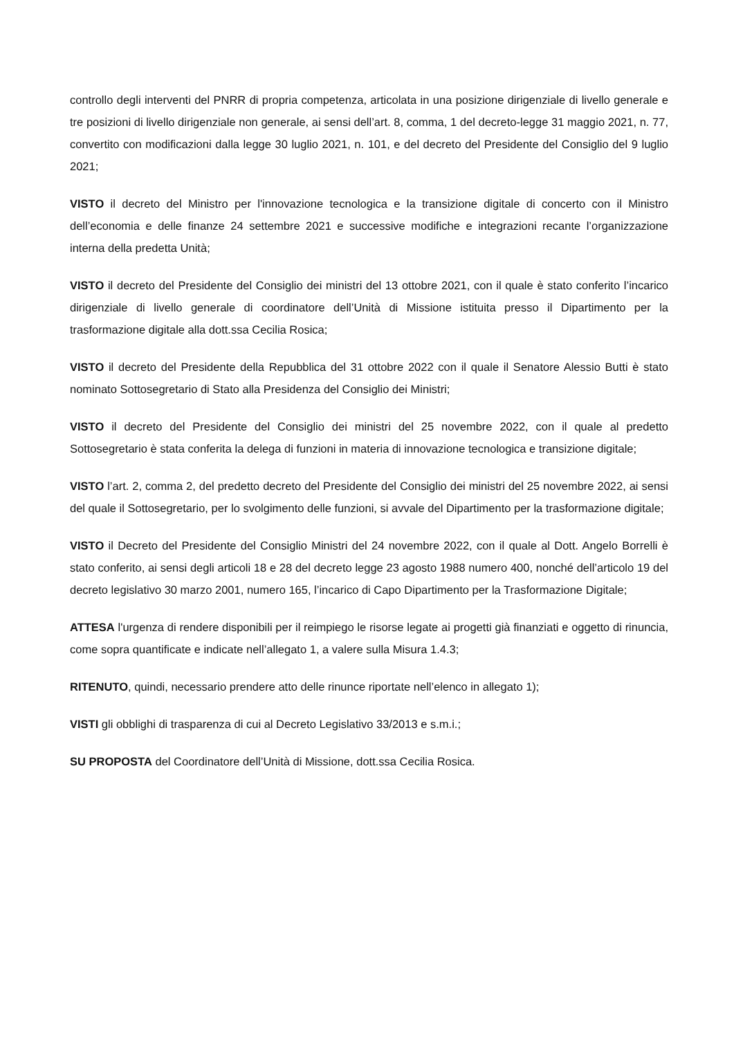controllo degli interventi del PNRR di propria competenza, articolata in una posizione dirigenziale di livello generale e tre posizioni di livello dirigenziale non generale, ai sensi dell’art. 8, comma, 1 del decreto-legge 31 maggio 2021, n. 77, convertito con modificazioni dalla legge 30 luglio 2021, n. 101, e del decreto del Presidente del Consiglio del 9 luglio 2021;
VISTO il decreto del Ministro per l'innovazione tecnologica e la transizione digitale di concerto con il Ministro dell’economia e delle finanze 24 settembre 2021 e successive modifiche e integrazioni recante l’organizzazione interna della predetta Unità;
VISTO il decreto del Presidente del Consiglio dei ministri del 13 ottobre 2021, con il quale è stato conferito l’incarico dirigenziale di livello generale di coordinatore dell’Unità di Missione istituita presso il Dipartimento per la trasformazione digitale alla dott.ssa Cecilia Rosica;
VISTO il decreto del Presidente della Repubblica del 31 ottobre 2022 con il quale il Senatore Alessio Butti è stato nominato Sottosegretario di Stato alla Presidenza del Consiglio dei Ministri;
VISTO il decreto del Presidente del Consiglio dei ministri del 25 novembre 2022, con il quale al predetto Sottosegretario è stata conferita la delega di funzioni in materia di innovazione tecnologica e transizione digitale;
VISTO l’art. 2, comma 2, del predetto decreto del Presidente del Consiglio dei ministri del 25 novembre 2022, ai sensi del quale il Sottosegretario, per lo svolgimento delle funzioni, si avvale del Dipartimento per la trasformazione digitale;
VISTO il Decreto del Presidente del Consiglio Ministri del 24 novembre 2022, con il quale al Dott. Angelo Borrelli è stato conferito, ai sensi degli articoli 18 e 28 del decreto legge 23 agosto 1988 numero 400, nonché dell’articolo 19 del decreto legislativo 30 marzo 2001, numero 165, l’incarico di Capo Dipartimento per la Trasformazione Digitale;
ATTESA l'urgenza di rendere disponibili per il reimpiego le risorse legate ai progetti già finanziati e oggetto di rinuncia, come sopra quantificate e indicate nell’allegato 1, a valere sulla Misura 1.4.3;
RITENUTO, quindi, necessario prendere atto delle rinunce riportate nell’elenco in allegato 1);
VISTI gli obblighi di trasparenza di cui al Decreto Legislativo 33/2013 e s.m.i.;
SU PROPOSTA del Coordinatore dell’Unità di Missione, dott.ssa Cecilia Rosica.